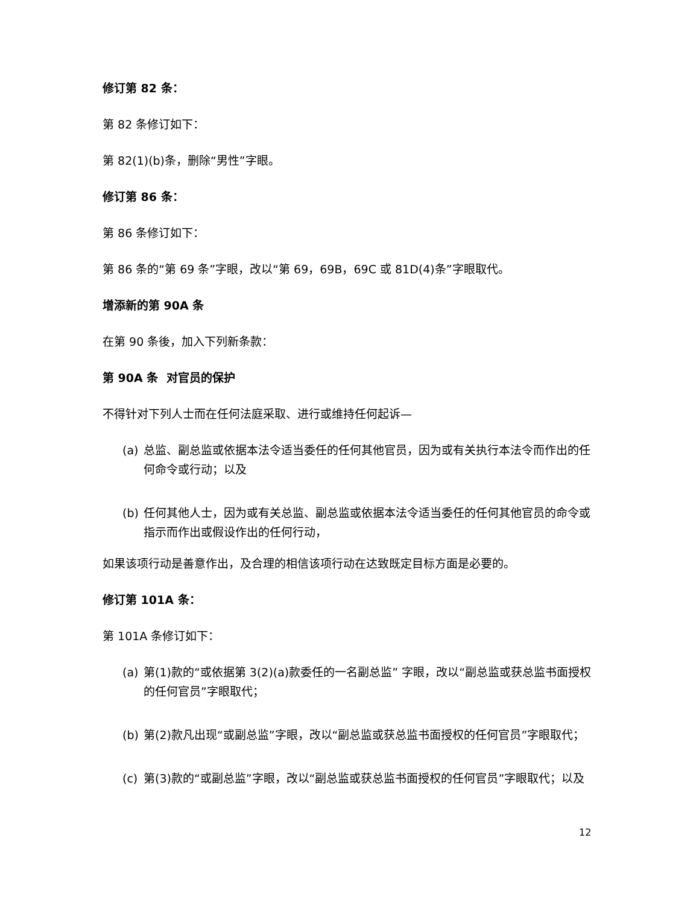修订第 82 条：
第 82 条修订如下：
第 82(1)(b)条，删除“男性”字眼。
修订第 86 条：
第 86 条修订如下：
第 86 条的“第 69 条”字眼，改以“第 69，69B，69C 或 81D(4)条”字眼取代。
增添新的第 90A 条
在第 90 条後，加入下列新条款：
第 90A 条 对官员的保护
不得针对下列人士而在任何法庭采取、进行或维持任何起诉—
(a) 总监、副总监或依据本法令适当委任的任何其他官员，因为或有关执行本法令而作出的任何命令或行动；以及
(b) 任何其他人士，因为或有关总监、副总监或依据本法令适当委任的任何其他官员的命令或指示而作出或假设作出的任何行动，
如果该项行动是善意作出，及合理的相信该项行动在达致既定目标方面是必要的。
修订第 101A 条：
第 101A 条修订如下：
(a) 第(1)款的“或依据第 3(2)(a)款委任的一名副总监” 字眼，改以“副总监或获总监书面授权的任何官员”字眼取代；
(b) 第(2)款凡出现“或副总监”字眼，改以“副总监或获总监书面授权的任何官员”字眼取代；
(c) 第(3)款的“或副总监”字眼，改以“副总监或获总监书面授权的任何官员”字眼取代；以及
12